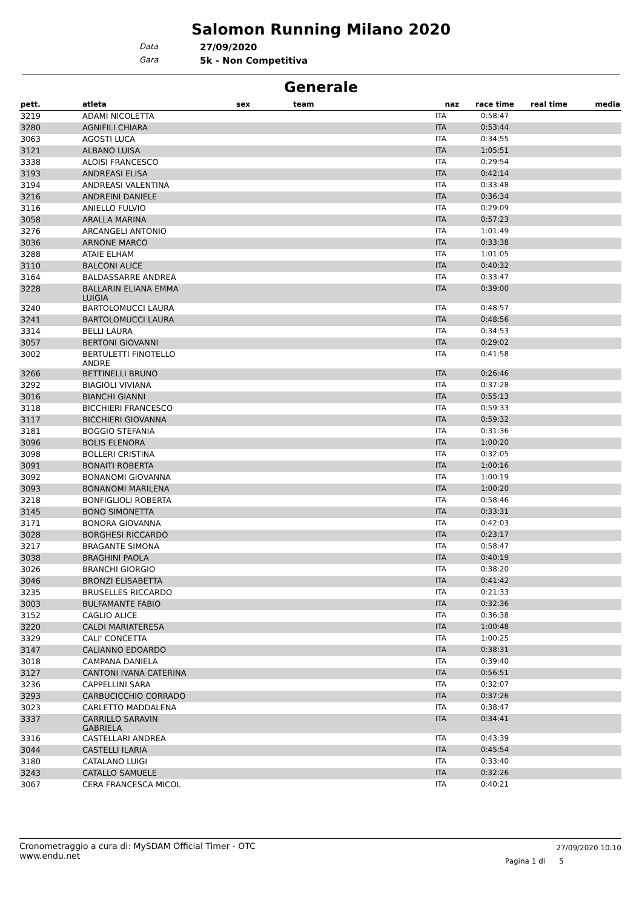Salomon Running Milano 2020
Data 27/09/2020
Gara 5k - Non Competitiva
Generale
| pett. | atleta | sex | team | naz | race time | real time | media |
| --- | --- | --- | --- | --- | --- | --- | --- |
| 3219 | ADAMI NICOLETTA | | | ITA | 0:58:47 | | |
| 3280 | AGNIFILI CHIARA | | | ITA | 0:53:44 | | |
| 3063 | AGOSTI LUCA | | | ITA | 0:34:55 | | |
| 3121 | ALBANO LUISA | | | ITA | 1:05:51 | | |
| 3338 | ALOISI FRANCESCO | | | ITA | 0:29:54 | | |
| 3193 | ANDREASI ELISA | | | ITA | 0:42:14 | | |
| 3194 | ANDREASI VALENTINA | | | ITA | 0:33:48 | | |
| 3216 | ANDREINI DANIELE | | | ITA | 0:36:34 | | |
| 3116 | ANIELLO FULVIO | | | ITA | 0:29:09 | | |
| 3058 | ARALLA MARINA | | | ITA | 0:57:23 | | |
| 3276 | ARCANGELI ANTONIO | | | ITA | 1:01:49 | | |
| 3036 | ARNONE MARCO | | | ITA | 0:33:38 | | |
| 3288 | ATAIE ELHAM | | | ITA | 1:01:05 | | |
| 3110 | BALCONI ALICE | | | ITA | 0:40:32 | | |
| 3164 | BALDASSARRE ANDREA | | | ITA | 0:33:47 | | |
| 3228 | BALLARIN ELIANA EMMA LUIGIA | | | ITA | 0:39:00 | | |
| 3240 | BARTOLOMUCCI LAURA | | | ITA | 0:48:57 | | |
| 3241 | BARTOLOMUCCI LAURA | | | ITA | 0:48:56 | | |
| 3314 | BELLI LAURA | | | ITA | 0:34:53 | | |
| 3057 | BERTONI GIOVANNI | | | ITA | 0:29:02 | | |
| 3002 | BERTULETTI FINOTELLO ANDRE | | | ITA | 0:41:58 | | |
| 3266 | BETTINELLI BRUNO | | | ITA | 0:26:46 | | |
| 3292 | BIAGIOLI VIVIANA | | | ITA | 0:37:28 | | |
| 3016 | BIANCHI GIANNI | | | ITA | 0:55:13 | | |
| 3118 | BICCHIERI FRANCESCO | | | ITA | 0:59:33 | | |
| 3117 | BICCHIERI GIOVANNA | | | ITA | 0:59:32 | | |
| 3181 | BOGGIO STEFANIA | | | ITA | 0:31:36 | | |
| 3096 | BOLIS ELENORA | | | ITA | 1:00:20 | | |
| 3098 | BOLLERI CRISTINA | | | ITA | 0:32:05 | | |
| 3091 | BONAITI ROBERTA | | | ITA | 1:00:16 | | |
| 3092 | BONANOMI GIOVANNA | | | ITA | 1:00:19 | | |
| 3093 | BONANOMI MARILENA | | | ITA | 1:00:20 | | |
| 3218 | BONFIGLIOLI ROBERTA | | | ITA | 0:58:46 | | |
| 3145 | BONO SIMONETTA | | | ITA | 0:33:31 | | |
| 3171 | BONORA GIOVANNA | | | ITA | 0:42:03 | | |
| 3028 | BORGHESI RICCARDO | | | ITA | 0:23:17 | | |
| 3217 | BRAGANTE SIMONA | | | ITA | 0:58:47 | | |
| 3038 | BRAGHINI PAOLA | | | ITA | 0:40:19 | | |
| 3026 | BRANCHI GIORGIO | | | ITA | 0:38:20 | | |
| 3046 | BRONZI ELISABETTA | | | ITA | 0:41:42 | | |
| 3235 | BRUSELLES RICCARDO | | | ITA | 0:21:33 | | |
| 3003 | BULFAMANTE FABIO | | | ITA | 0:32:36 | | |
| 3152 | CAGLIO ALICE | | | ITA | 0:36:38 | | |
| 3220 | CALDI MARIATERESA | | | ITA | 1:00:48 | | |
| 3329 | CALI' CONCETTA | | | ITA | 1:00:25 | | |
| 3147 | CALIANNO EDOARDO | | | ITA | 0:38:31 | | |
| 3018 | CAMPANA DANIELA | | | ITA | 0:39:40 | | |
| 3127 | CANTONI IVANA CATERINA | | | ITA | 0:56:51 | | |
| 3236 | CAPPELLINI SARA | | | ITA | 0:32:07 | | |
| 3293 | CARBUCICCHIO CORRADO | | | ITA | 0:37:26 | | |
| 3023 | CARLETTO MADDALENA | | | ITA | 0:38:47 | | |
| 3337 | CARRILLO SARAVIN GABRIELA | | | ITA | 0:34:41 | | |
| 3316 | CASTELLARI ANDREA | | | ITA | 0:43:39 | | |
| 3044 | CASTELLI ILARIA | | | ITA | 0:45:54 | | |
| 3180 | CATALANO LUIGI | | | ITA | 0:33:40 | | |
| 3243 | CATALLO SAMUELE | | | ITA | 0:32:26 | | |
| 3067 | CERA FRANCESCA MICOL | | | ITA | 0:40:21 | | |
Cronometraggio a cura di: MySDAM Official Timer - OTC
www.endu.net
27/09/2020 10:10
Pagina 1 di 5